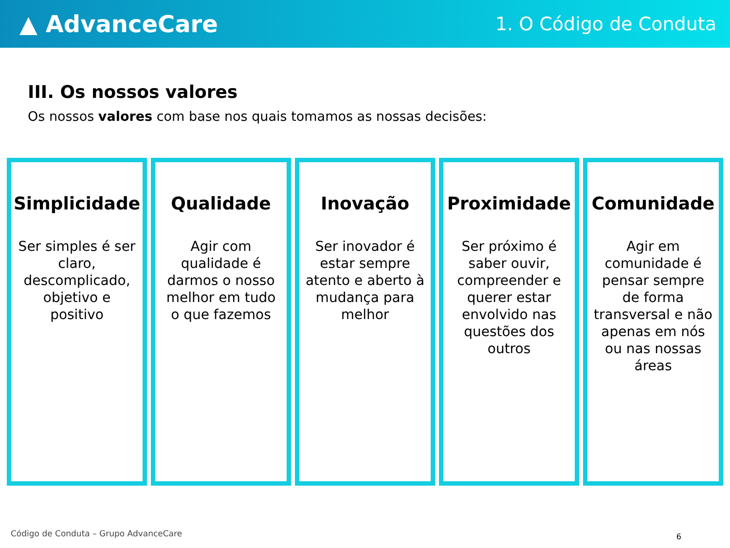▲ AdvanceCare
1. O Código de Conduta
III. Os nossos valores
Os nossos valores com base nos quais tomamos as nossas decisões:
Simplicidade
Ser simples é ser claro, descomplicado, objetivo e positivo
Qualidade
Agir com qualidade é darmos o nosso melhor em tudo o que fazemos
Inovação
Ser inovador é estar sempre atento e aberto à mudança para melhor
Proximidade
Ser próximo é saber ouvir, compreender e querer estar envolvido nas questões dos outros
Comunidade
Agir em comunidade é pensar sempre de forma transversal e não apenas em nós ou nas nossas áreas
Código de Conduta – Grupo AdvanceCare
6